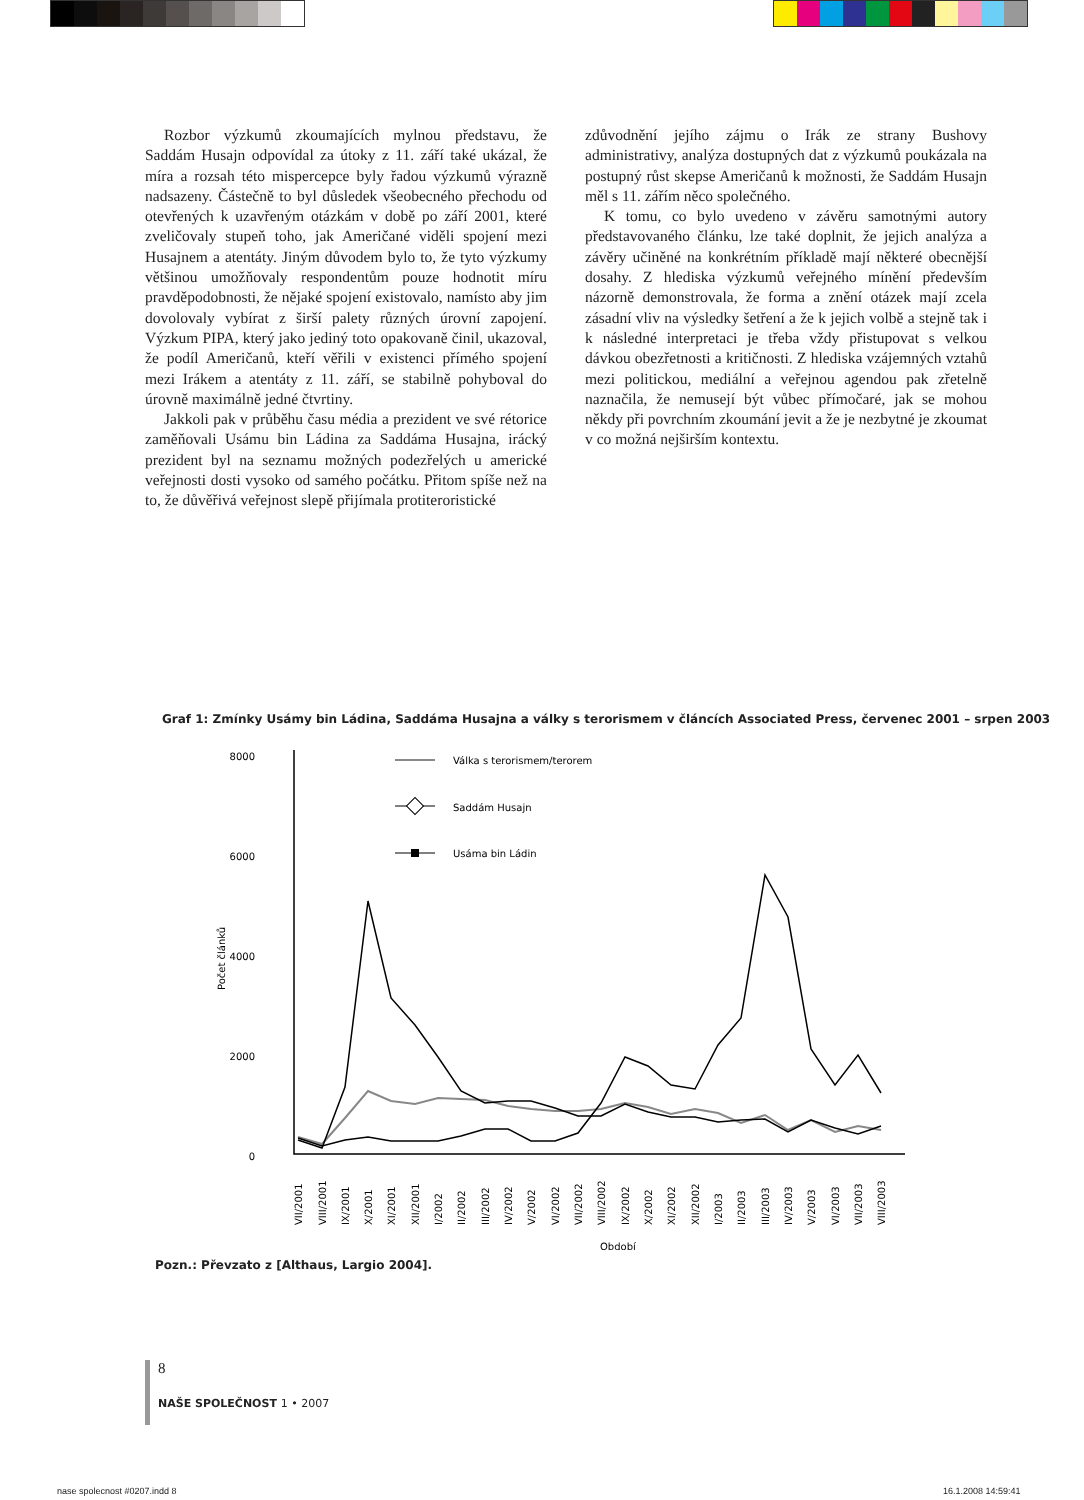Rozbor výzkumů zkoumajících mylnou představu, že Saddám Husajn odpovídal za útoky z 11. září také ukázal, že míra a rozsah této mispercepce byly řadou výzkumů výrazně nadsazeny. Částečně to byl důsledek všeobecného přechodu od otevřených k uzavřeným otázkám v době po září 2001, které zveličovaly stupeň toho, jak Američané viděli spojení mezi Husajnem a atentáty. Jiným důvodem bylo to, že tyto výzkumy většinou umožňovaly respondentům pouze hodnotit míru pravděpodobnosti, že nějaké spojení existovalo, namísto aby jim dovolovaly vybírat z širší palety různých úrovní zapojení. Výzkum PIPA, který jako jediný toto opakovaně činil, ukazoval, že podíl Američanů, kteří věřili v existenci přímého spojení mezi Irákem a atentáty z 11. září, se stabilně pohyboval do úrovně maximálně jedné čtvrtiny.
Jakkoli pak v průběhu času média a prezident ve své rétorice zaměňovali Usámu bin Ládina za Saddáma Husajna, irácký prezident byl na seznamu možných podezřelých u americké veřejnosti dosti vysoko od samého počátku. Přitom spíše než na to, že důvěřivá veřejnost slepě přijímala protiteroristické
zdůvodnění jejího zájmu o Irák ze strany Bushovy administrativy, analýza dostupných dat z výzkumů poukázala na postupný růst skepse Američanů k možnosti, že Saddám Husajn měl s 11. zářím něco společného.
K tomu, co bylo uvedeno v závěru samotnými autory představovaného článku, lze také doplnit, že jejich analýza a závěry učiněné na konkrétním příkladě mají některé obecnější dosahy. Z hlediska výzkumů veřejného mínění především názorně demonstrovala, že forma a znění otázek mají zcela zásadní vliv na výsledky šetření a že k jejich volbě a stejně tak i k následné interpretaci je třeba vždy přistupovat s velkou dávkou obezřetnosti a kritičnosti. Z hlediska vzájemných vztahů mezi politickou, mediální a veřejnou agendou pak zřetelně naznačila, že nemusejí být vůbec přímočaré, jak se mohou někdy při povrchním zkoumání jevit a že je nezbytné je zkoumat v co možná nejširším kontextu.
Graf 1: Zmínky Usámy bin Ládina, Saddáma Husajna a války s terorismem v článcích Associated Press, červenec 2001 – srpen 2003
8000
6000
4000
2000
0
Počet článků
Válka s terorismem/terorem
Saddám Husajn
Usáma bin Ládin
VII/2001
VIII/2001
IX/2001
X/2001
XI/2001
XII/2001
I/2002
II/2002
III/2002
IV/2002
V/2002
VI/2002
VII/2002
VIII/2002
IX/2002
X/2002
XI/2002
XII/2002
I/2003
II/2003
III/2003
IV/2003
V/2003
VI/2003
VII/2003
VIII/2003
Období
Pozn.: Převzato z [Althaus, Largio 2004].
8
NAŠE SPOLEČNOST 1 • 2007
nase spolecnost #0207.indd 8 16.1.2008 14:59:41